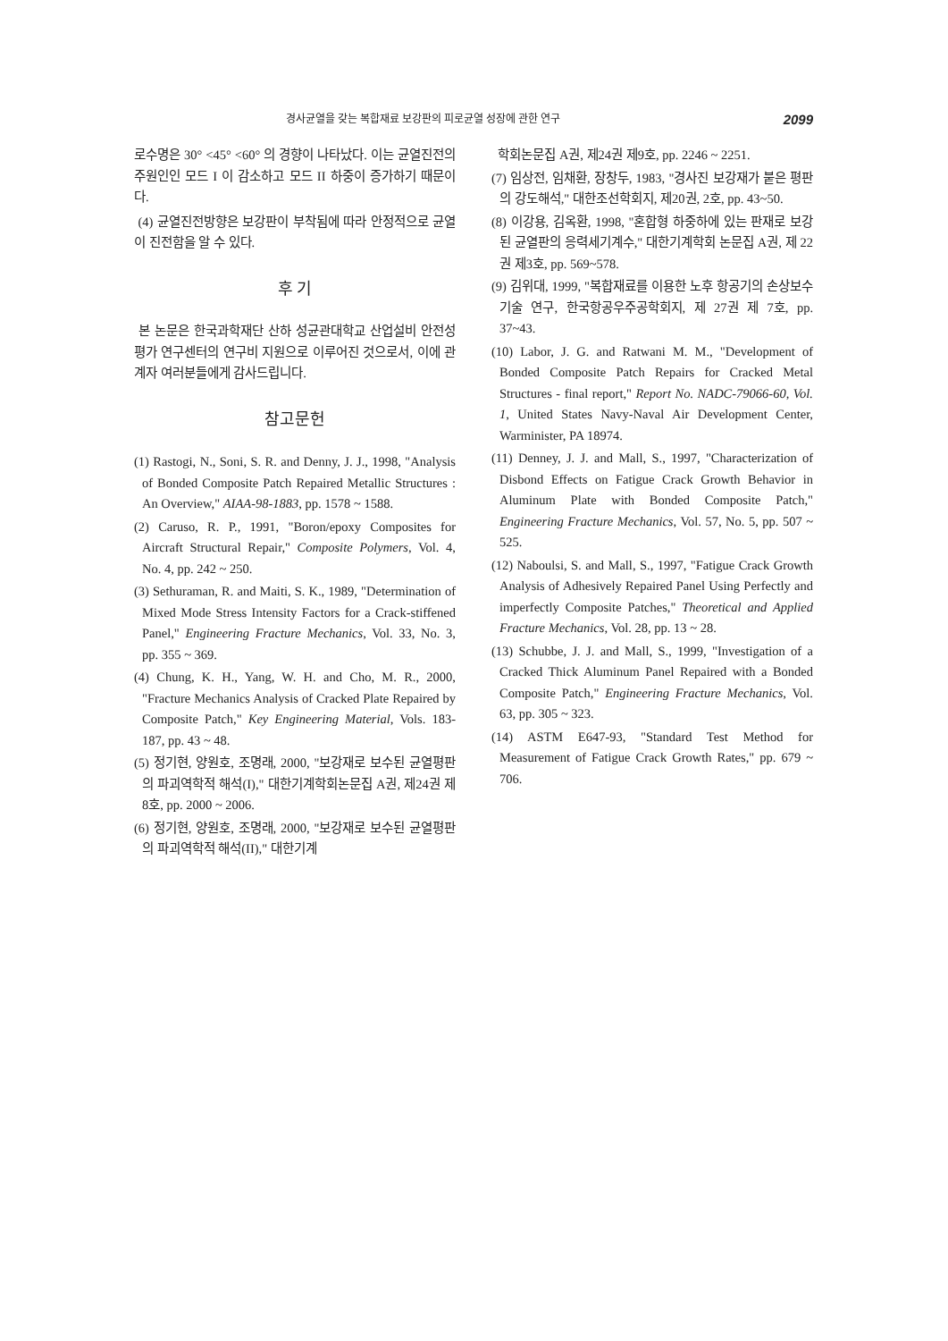경사균열을 갖는 복합재료 보강판의 피로균열 성장에 관한 연구 2099
로수명은 30° <45° <60° 의 경향이 나타났다. 이는 균열진전의 주원인인 모드 I 이 감소하고 모드 II 하중이 증가하기 때문이다.
(4) 균열진전방향은 보강판이 부착됨에 따라 안정적으로 균열이 진전함을 알 수 있다.
후 기
본 논문은 한국과학재단 산하 성균관대학교 산업설비 안전성평가 연구센터의 연구비 지원으로 이루어진 것으로서, 이에 관계자 여러분들에게 감사드립니다.
참고문헌
(1) Rastogi, N., Soni, S. R. and Denny, J. J., 1998, "Analysis of Bonded Composite Patch Repaired Metallic Structures : An Overview," AIAA-98-1883, pp. 1578 ~ 1588.
(2) Caruso, R. P., 1991, "Boron/epoxy Composites for Aircraft Structural Repair," Composite Polymers, Vol. 4, No. 4, pp. 242 ~ 250.
(3) Sethuraman, R. and Maiti, S. K., 1989, "Determination of Mixed Mode Stress Intensity Factors for a Crack-stiffened Panel," Engineering Fracture Mechanics, Vol. 33, No. 3, pp. 355 ~ 369.
(4) Chung, K. H., Yang, W. H. and Cho, M. R., 2000, "Fracture Mechanics Analysis of Cracked Plate Repaired by Composite Patch," Key Engineering Material, Vols. 183-187, pp. 43 ~ 48.
(5) 정기현, 양원호, 조명래, 2000, "보강재로 보수된 균열평판의 파괴역학적 해석(I)," 대한기계학회논문집 A권, 제24권 제8호, pp. 2000 ~ 2006.
(6) 정기현, 양원호, 조명래, 2000, "보강재로 보수된 균열평판의 파괴역학적 해석(II)," 대한기계
학회논문집 A권, 제24권 제9호, pp. 2246 ~ 2251.
(7) 임상전, 임채환, 장창두, 1983, "경사진 보강재가 붙은 평판의 강도해석," 대한조선학회지, 제20권, 2호, pp. 43~50.
(8) 이강용, 김옥환, 1998, "혼합형 하중하에 있는 판재로 보강된 균열판의 응력세기계수," 대한기계학회 논문집 A권, 제 22권 제3호, pp. 569~578.
(9) 김위대, 1999, "복합재료를 이용한 노후 항공기의 손상보수 기술 연구, 한국항공우주공학회지, 제 27권 제 7호, pp. 37~43.
(10) Labor, J. G. and Ratwani M. M., "Development of Bonded Composite Patch Repairs for Cracked Metal Structures - final report," Report No. NADC-79066-60, Vol. 1, United States Navy-Naval Air Development Center, Warminister, PA 18974.
(11) Denney, J. J. and Mall, S., 1997, "Characterization of Disbond Effects on Fatigue Crack Growth Behavior in Aluminum Plate with Bonded Composite Patch," Engineering Fracture Mechanics, Vol. 57, No. 5, pp. 507 ~ 525.
(12) Naboulsi, S. and Mall, S., 1997, "Fatigue Crack Growth Analysis of Adhesively Repaired Panel Using Perfectly and imperfectly Composite Patches," Theoretical and Applied Fracture Mechanics, Vol. 28, pp. 13 ~ 28.
(13) Schubbe, J. J. and Mall, S., 1999, "Investigation of a Cracked Thick Aluminum Panel Repaired with a Bonded Composite Patch," Engineering Fracture Mechanics, Vol. 63, pp. 305 ~ 323.
(14) ASTM E647-93, "Standard Test Method for Measurement of Fatigue Crack Growth Rates," pp. 679 ~ 706.